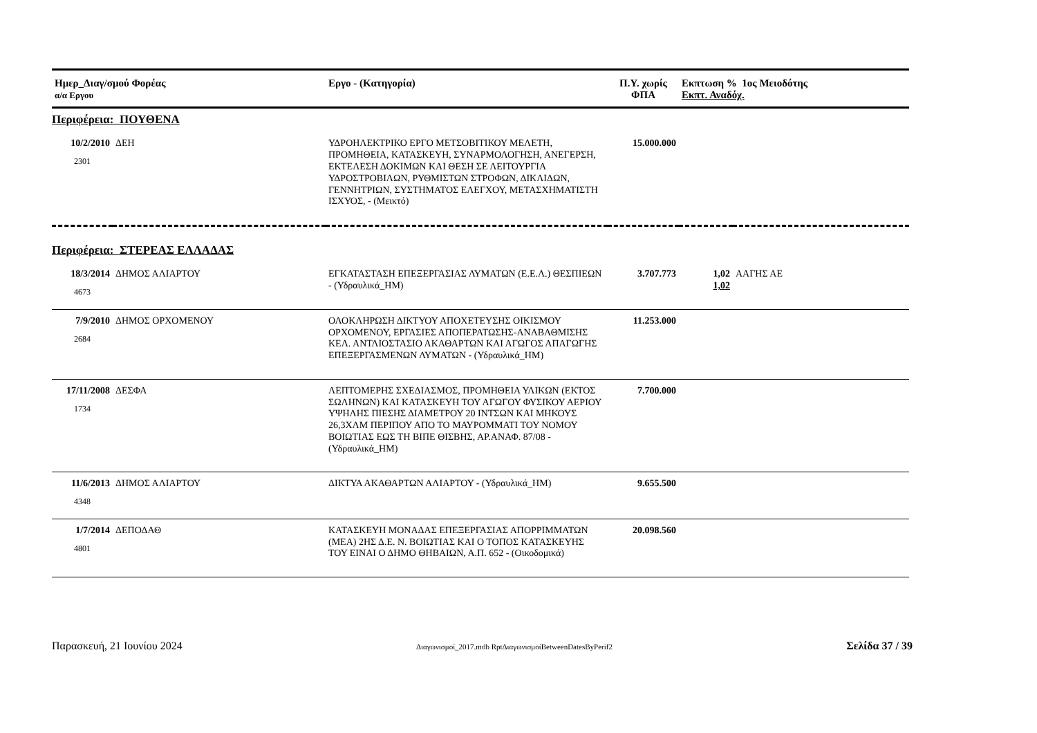| Ημερ_Διαγ/σμού Φορέας α/α Εργου | | Εργο - (Κατηγορία) | Π.Υ. χωρίς ΦΠΑ | Εκπτωση % 1ος Μειοδότης Εκπτ. Αναδόχ. | |
| --- | --- | --- | --- | --- | --- |
| Περιφέρεια: ΠΟΥΘΕΝΑ | | | | | |
| 10/2/2010 2301 | ΔΕΗ | ΥΔΡΟΗΛΕΚΤΡΙΚΟ ΕΡΓΟ ΜΕΤΣΟΒΙΤΙΚΟΥ ΜΕΛΕΤΗ, ΠΡΟΜΗΘΕΙΑ, ΚΑΤΑΣΚΕΥΗ, ΣΥΝΑΡΜΟΛΟΓΗΣΗ, ΑΝΕΓΕΡΣΗ, ΕΚΤΕΛΕΣΗ ΔΟΚΙΜΩΝ ΚΑΙ ΘΕΣΗ ΣΕ ΛΕΙΤΟΥΡΓΙΑ ΥΔΡΟΣΤΡΟΒΙΛΩΝ, ΡΥΘΜΙΣΤΩΝ ΣΤΡΟΦΩΝ, ΔΙΚΛΙΔΩΝ, ΓΕΝΝΗΤΡΙΩΝ, ΣΥΣΤΗΜΑΤΟΣ ΕΛΕΓΧΟΥ, ΜΕΤΑΣΧΗΜΑΤΙΣΤΗ ΙΣΧΥΟΣ, - (Μεικτό) | 15.000.000 | | |
| Περιφέρεια: ΣΤΕΡΕΑΣ ΕΛΛΑΔΑΣ | | | | | |
| 18/3/2014 4673 | ΔΗΜΟΣ ΑΛΙΑΡΤΟΥ | ΕΓΚΑΤΑΣΤΑΣΗ ΕΠΕΞΕΡΓΑΣΙΑΣ ΛΥΜΑΤΩΝ (Ε.Ε.Λ.) ΘΕΣΠΙΕΩΝ - (Υδραυλικά_ΗΜ) | 3.707.773 | 1,02 1,02 | ΑΑΓΗΣ ΑΕ |
| 7/9/2010 2684 | ΔΗΜΟΣ ΟΡΧΟΜΕΝΟΥ | ΟΛΟΚΛΗΡΩΣΗ ΔΙΚΤΥΟΥ ΑΠΟΧΕΤΕΥΣΗΣ ΟΙΚΙΣΜΟΥ ΟΡΧΟΜΕΝΟΥ, ΕΡΓΑΣΙΕΣ ΑΠΟΠΕΡΑΤΩΣΗΣ-ΑΝΑΒΑΘΜΙΣΗΣ ΚΕΛ. ΑΝΤΛΙΟΣΤΑΣΙΟ ΑΚΑΘΑΡΤΩΝ ΚΑΙ ΑΓΩΓΟΣ ΑΠΑΓΩΓΗΣ ΕΠΕΞΕΡΓΑΣΜΕΝΩΝ ΛΥΜΑΤΩΝ - (Υδραυλικά_ΗΜ) | 11.253.000 | | |
| 17/11/2008 1734 | ΔΕΣΦΑ | ΛΕΠΤΟΜΕΡΗΣ ΣΧΕΔΙΑΣΜΟΣ, ΠΡΟΜΗΘΕΙΑ ΥΛΙΚΩΝ (ΕΚΤΟΣ ΣΩΛΗΝΩΝ) ΚΑΙ ΚΑΤΑΣΚΕΥΗ ΤΟΥ ΑΓΩΓΟΥ ΦΥΣΙΚΟΥ ΑΕΡΙΟΥ ΥΨΗΛΗΣ ΠΙΕΣΗΣ ΔΙΑΜΕΤΡΟΥ 20 ΙΝΤΣΩΝ ΚΑΙ ΜΗΚΟΥΣ 26,3ΧΛΜ ΠΕΡΙΠΟΥ ΑΠΟ ΤΟ ΜΑΥΡΟΜΜΑΤΙ ΤΟΥ ΝΟΜΟΥ ΒΟΙΩΤΙΑΣ ΕΩΣ ΤΗ ΒΙΠΕ ΘΙΣΒΗΣ, ΑΡ.ΑΝΑΦ. 87/08 - (Υδραυλικά_ΗΜ) | 7.700.000 | | |
| 11/6/2013 4348 | ΔΗΜΟΣ ΑΛΙΑΡΤΟΥ | ΔΙΚΤΥΑ ΑΚΑΘΑΡΤΩΝ ΑΛΙΑΡΤΟΥ - (Υδραυλικά_ΗΜ) | 9.655.500 | | |
| 1/7/2014 4801 | ΔΕΠΟΔΑΘ | ΚΑΤΑΣΚΕΥΗ ΜΟΝΑΔΑΣ ΕΠΕΞΕΡΓΑΣΙΑΣ ΑΠΟΡΡΙΜΜΑΤΩΝ (ΜΕΑ) 2ΗΣ Δ.Ε. Ν. ΒΟΙΩΤΙΑΣ ΚΑΙ Ο ΤΟΠΟΣ ΚΑΤΑΣΚΕΥΗΣ ΤΟΥ ΕΙΝΑΙ Ο ΔΗΜΟ ΘΗΒΑΙΩΝ, Α.Π. 652 - (Οικοδομικά) | 20.098.560 | | |
Παρασκευή, 21 Ιουνίου 2024 Διαγωνισμοί_2017.mdb RptΔιαγωνισμοίBetweenDatesByPerif2 Σελίδα 37 / 39